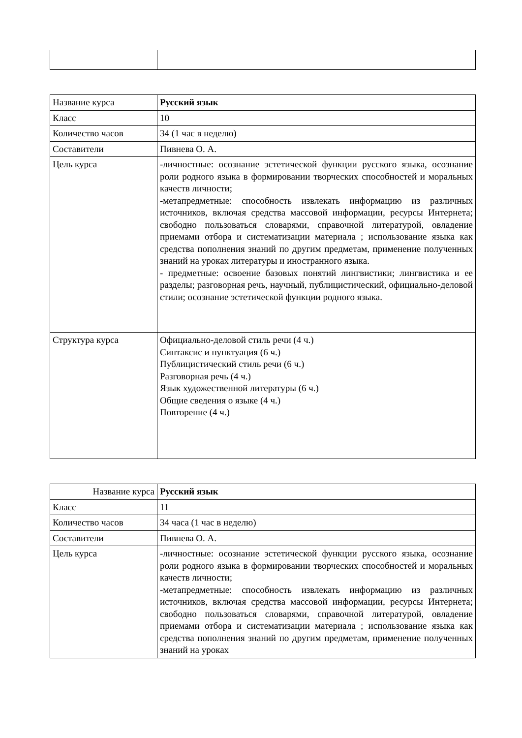| Название курса | Русский язык |
| Класс | 10 |
| Количество часов | 34 (1 час в неделю) |
| Составители | Пивнева О. А. |
| Цель курса | -личностные: осознание эстетической функции русского языка, осознание роли родного языка в формировании творческих способностей и моральных качеств личности; -метапредметные: способность извлекать информацию из различных источников, включая средства массовой информации, ресурсы Интернета; свободно пользоваться словарями, справочной литературой, овладение приемами отбора и систематизации материала ; использование языка как средства пополнения знаний по другим предметам, применение полученных знаний на уроках литературы и иностранного языка. - предметные: освоение базовых понятий лингвистики; лингвистика и ее разделы; разговорная речь, научный, публицистический, официально-деловой стили; осознание эстетической функции родного языка. |
| Структура курса | Официально-деловой стиль речи (4 ч.) Синтаксис и пунктуация (6 ч.) Публицистический стиль речи (6 ч.) Разговорная речь (4 ч.) Язык художественной литературы (6 ч.) Общие сведения о языке (4 ч.) Повторение (4 ч.) |
| Название курса | Русский язык |
| Класс | 11 |
| Количество часов | 34 часа (1 час в неделю) |
| Составители | Пивнева О. А. |
| Цель курса | -личностные: осознание эстетической функции русского языка, осознание роли родного языка в формировании творческих способностей и моральных качеств личности; -метапредметные: способность извлекать информацию из различных источников, включая средства массовой информации, ресурсы Интернета; свободно пользоваться словарями, справочной литературой, овладение приемами отбора и систематизации материала ; использование языка как средства пополнения знаний по другим предметам, применение полученных знаний на уроках |